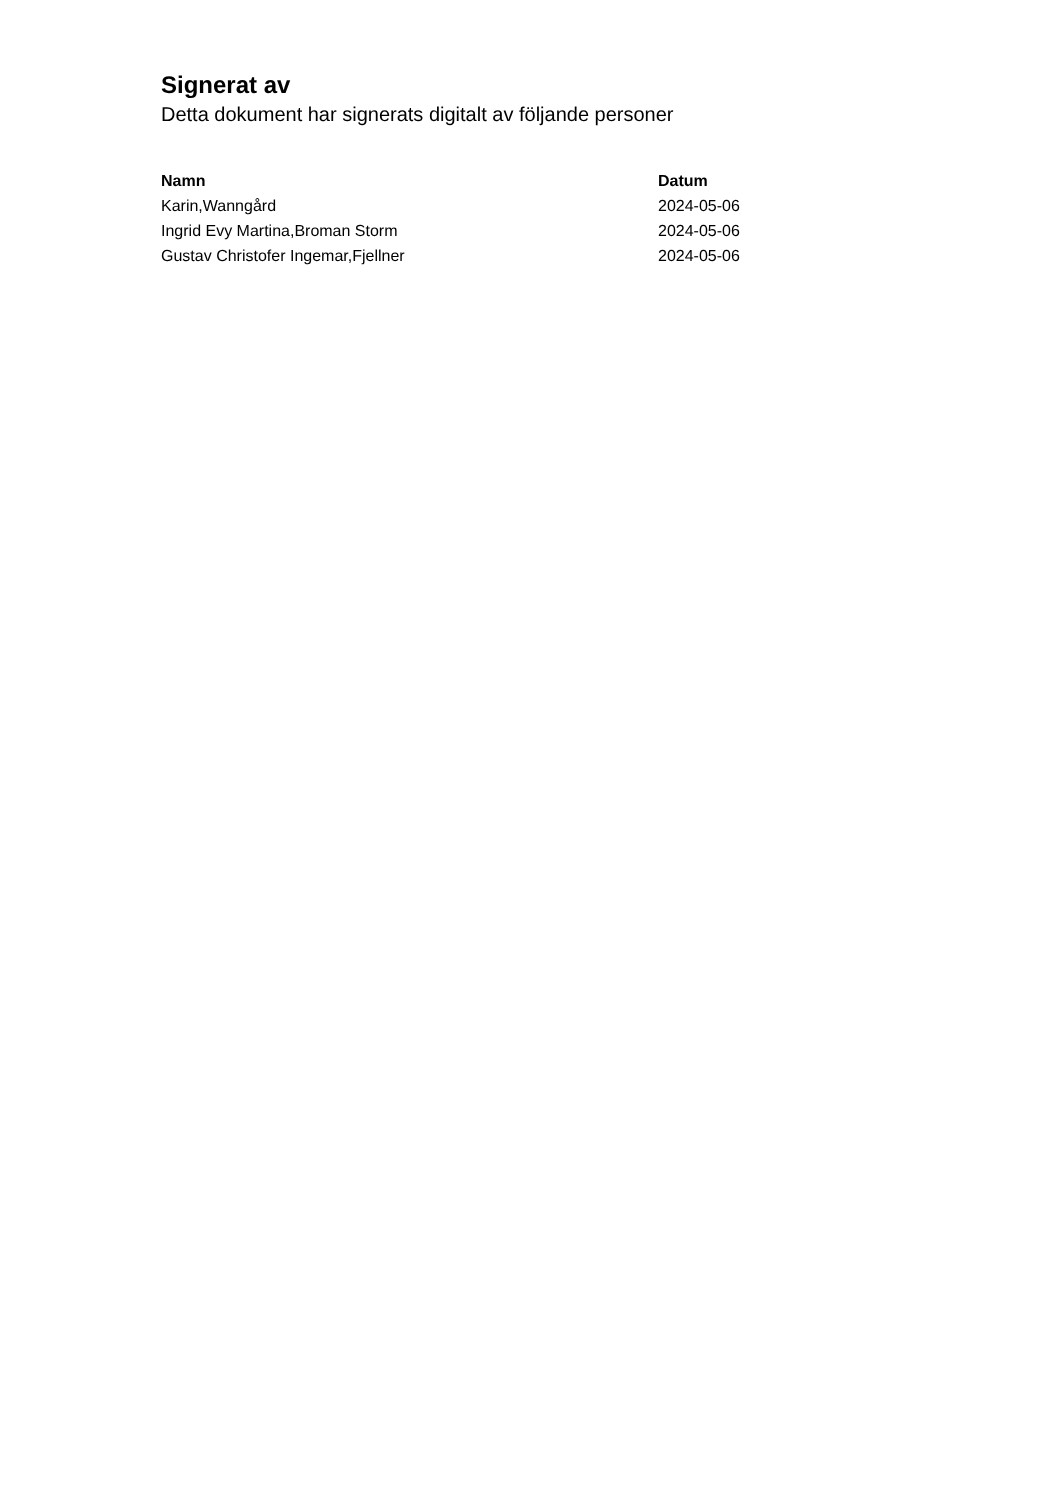Signerat av
Detta dokument har signerats digitalt av följande personer
| Namn | Datum |
| --- | --- |
| Karin,Wanngård | 2024-05-06 |
| Ingrid Evy Martina,Broman Storm | 2024-05-06 |
| Gustav Christofer Ingemar,Fjellner | 2024-05-06 |